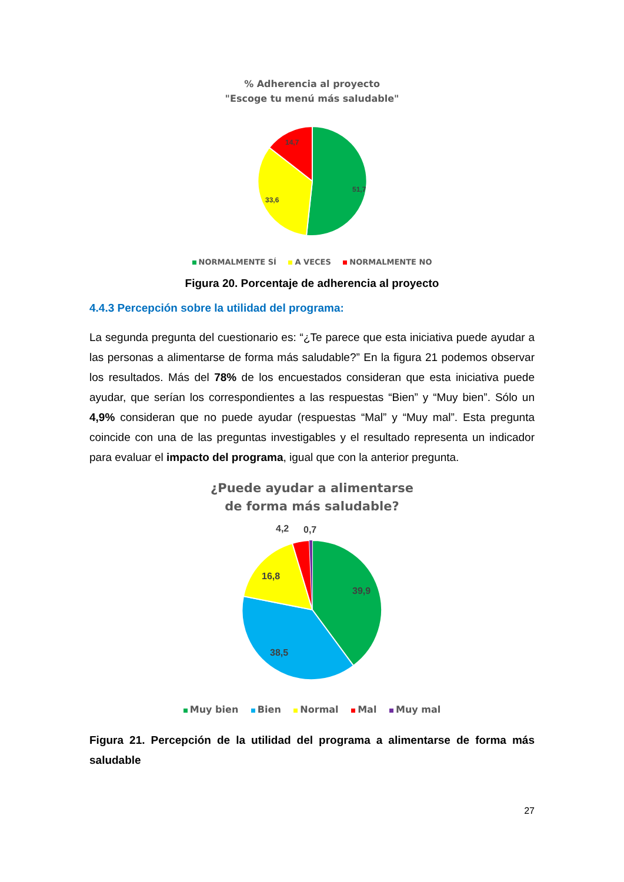% Adherencia al proyecto
"Escoge tu menú más saludable"
51,7
33,6
14,7
NORMALMENTE SÍ A VECES NORMALMENTE NO
Figura 20. Porcentaje de adherencia al proyecto
4.4.3 Percepción sobre la utilidad del programa:
La segunda pregunta del cuestionario es: “¿Te parece que esta iniciativa puede ayudar a las personas a alimentarse de forma más saludable?” En la figura 21 podemos observar los resultados. Más del 78% de los encuestados consideran que esta iniciativa puede ayudar, que serían los correspondientes a las respuestas “Bien” y “Muy bien”. Sólo un 4,9% consideran que no puede ayudar (respuestas “Mal” y “Muy mal”. Esta pregunta coincide con una de las preguntas investigables y el resultado representa un indicador para evaluar el impacto del programa, igual que con la anterior pregunta.
¿Puede ayudar a alimentarse
de forma más saludable?
39,9
38,5
16,8
4,2
0,7
Muy bien Bien Normal Mal Muy mal
Figura 21. Percepción de la utilidad del programa a alimentarse de forma más saludable
27